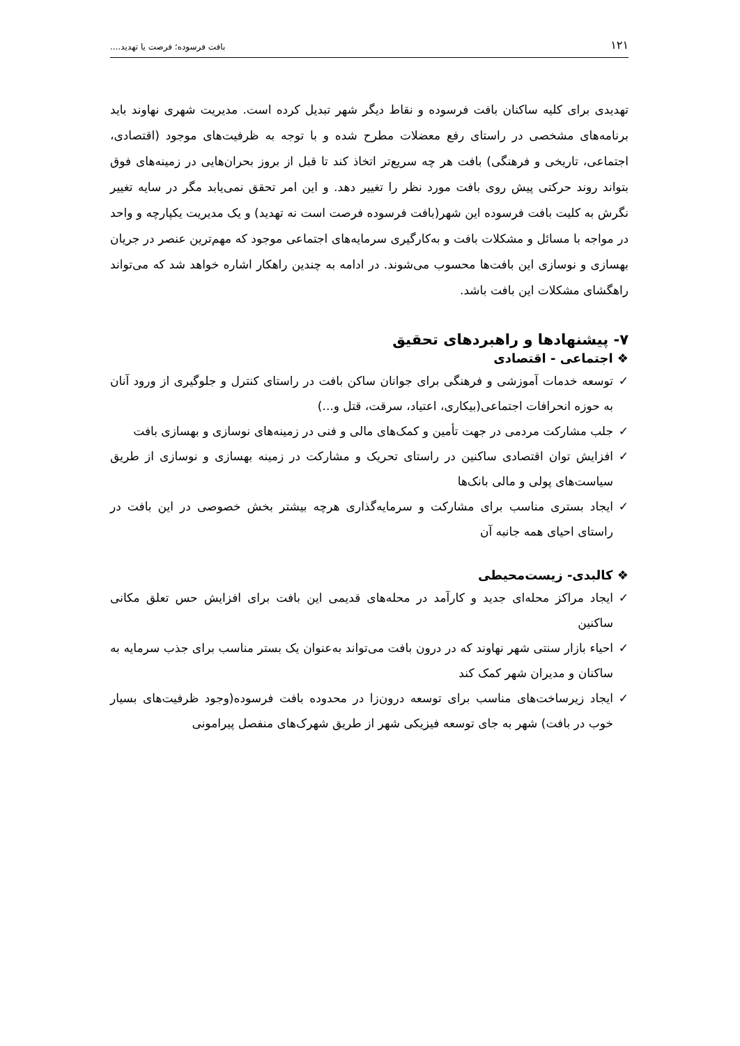۱۲۱ بافت فرسوده؛ فرصت یا تهدید....
تهدیدی برای کلیه ساکنان بافت فرسوده و نقاط دیگر شهر تبدیل کرده است. مدیریت شهری نهاوند باید برنامه‌های مشخصی در راستای رفع معضلات مطرح شده و با توجه به ظرفیت‌های موجود (اقتصادی، اجتماعی، تاریخی و فرهنگی) بافت هر چه سریع‌تر اتخاذ کند تا قبل از بروز بحران‌هایی در زمینه‌های فوق بتواند روند حرکتی پیش روی بافت مورد نظر را تغییر دهد. و این امر تحقق نمی‌یابد مگر در سایه تغییر نگرش به کلیت بافت فرسوده این شهر(بافت فرسوده فرصت است نه تهدید) و یک مدیریت یکپارچه و واحد در مواجه با مسائل و مشکلات بافت و به‌کارگیری سرمایه‌های اجتماعی موجود که مهم‌ترین عنصر در جریان بهسازی و نوسازی این بافت‌ها محسوب می‌شوند. در ادامه به چندین راهکار اشاره خواهد شد که می‌تواند راهگشای مشکلات این بافت باشد.
۷- پیشنهادها و راهبردهای تحقیق
❖ اجتماعی - اقتصادی
✓ توسعه خدمات آموزشی و فرهنگی برای جوانان ساکن بافت در راستای کنترل و جلوگیری از ورود آنان به حوزه انحرافات اجتماعی(بیکاری، اعتیاد، سرقت، قتل و...)
✓ جلب مشارکت مردمی در جهت تأمین و کمک‌های مالی و فنی در زمینه‌های نوسازی و بهسازی بافت
✓ افزایش توان اقتصادی ساکنین در راستای تحریک و مشارکت در زمینه بهسازی و نوسازی از طریق سیاست‌های پولی و مالی بانک‌ها
✓ ایجاد بستری مناسب برای مشارکت و سرمایه‌گذاری هرچه بیشتر بخش خصوصی در این بافت در راستای احیای همه جانبه آن
❖ کالبدی- زیست‌محیطی
✓ ایجاد مراکز محله‌ای جدید و کارآمد در محله‌های قدیمی این بافت برای افزایش حس تعلق مکانی ساکنین
✓ احیاء بازار سنتی شهر نهاوند که در درون بافت می‌تواند به‌عنوان یک بستر مناسب برای جذب سرمایه به ساکنان و مدیران شهر کمک کند
✓ ایجاد زیرساخت‌های مناسب برای توسعه درون‌زا در محدوده بافت فرسوده(وجود ظرفیت‌های بسیار خوب در بافت) شهر به جای توسعه فیزیکی شهر از طریق شهرک‌های منفصل پیرامونی